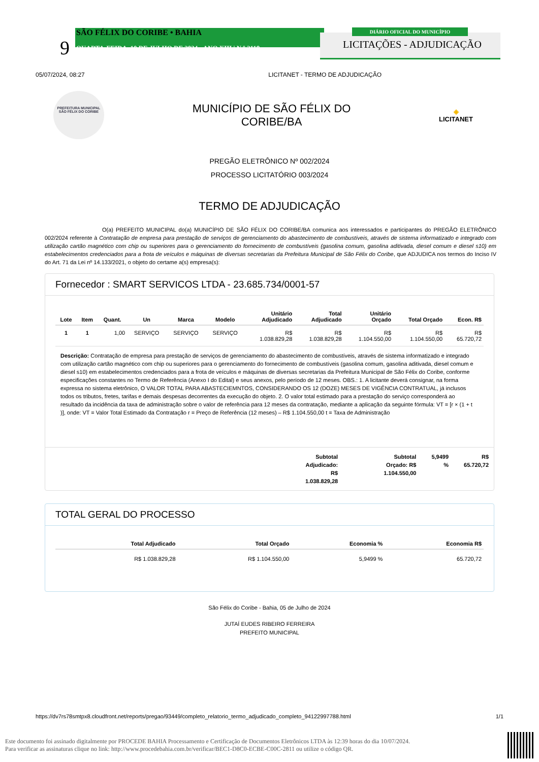SÃO FÉLIX DO CORIBE • BAHIA
9
QUARTA•FEIRA, 10 DE JULHO DE 2024 • ANO XIII | N º 2118
DIÁRIO OFICIAL DO MUNICÍPIO
LICITAÇÕES - ADJUDICAÇÃO
05/07/2024, 08:27 LICITANET - TERMO DE ADJUDICAÇÃO
PREFEITURA MUNICIPAL
SÃO FÉLIX DO CORIBE
MUNICÍPIO DE SÃO FÉLIX DO
CORIBE/BA
◈
LICITANET
PREGÃO ELETRÔNICO Nº 002/2024
PROCESSO LICITATÓRIO 003/2024
TERMO DE ADJUDICAÇÃO
O(a) PREFEITO MUNICIPAL do(a) MUNICÍPIO DE SÃO FÉLIX DO CORIBE/BA comunica aos interessados e participantes do PREGÃO ELETRÔNICO 002/2024 referente à Contratação de empresa para prestação de serviços de gerenciamento do abastecimento de combustíveis, através de sistema informatizado e integrado com utilização cartão magnético com chip ou superiores para o gerenciamento do fornecimento de combustíveis (gasolina comum, gasolina aditivada, diesel comum e diesel s10) em estabelecimentos credenciados para a frota de veículos e máquinas de diversas secretarias da Prefeitura Municipal de São Félix do Coribe, que ADJUDICA nos termos do Inciso IV do Art. 71 da Lei nº 14.133/2021, o objeto do certame a(s) empresa(s):
Fornecedor : SMART SERVICOS LTDA - 23.685.734/0001-57
| Lote | Item | Quant. | Un | Marca | Modelo | Unitário Adjudicado | Total Adjudicado | Unitário Orçado | Total Orçado | Econ. R$ |
| --- | --- | --- | --- | --- | --- | --- | --- | --- | --- | --- |
| 1 | 1 | 1,00 | SERVIÇO | SERVIÇO | SERVIÇO | R$ 1.038.829,28 | R$ 1.038.829,28 | R$ 1.104.550,00 | R$ 1.104.550,00 | R$ 65.720,72 |
Descrição: Contratação de empresa para prestação de serviços de gerenciamento do abastecimento de combustíveis, através de sistema informatizado e integrado com utilização cartão magnético com chip ou superiores para o gerenciamento do fornecimento de combustíveis (gasolina comum, gasolina aditivada, diesel comum e diesel s10) em estabelecimentos credenciados para a frota de veículos e máquinas de diversas secretarias da Prefeitura Municipal de São Félix do Coribe, conforme especificações constantes no Termo de Referência (Anexo I do Edital) e seus anexos, pelo período de 12 meses. OBS.: 1. A licitante deverá consignar, na forma expressa no sistema eletrônico, O VALOR TOTAL PARA ABASTECIEMNTOS, CONSIDERANDO OS 12 (DOZE) MESES DE VIGÊNCIA CONTRATUAL, já inclusos todos os tributos, fretes, tarifas e demais despesas decorrentes da execução do objeto. 2. O valor total estimado para a prestação do serviço corresponderá ao resultado da incidência da taxa de administração sobre o valor de referência para 12 meses da contratação, mediante a aplicação da seguinte fórmula: VT = [r × (1 + t )], onde: VT = Valor Total Estimado da Contratação r = Preço de Referência (12 meses) – R$ 1.104.550,00 t = Taxa de Administração
Subtotal
Adjudicado:
R$
1.038.829,28
Subtotal
Orçado: R$
1.104.550,00
5,9499
%
R$
65.720,72
TOTAL GERAL DO PROCESSO
| Total Adjudicado | Total Orçado | Economia % | Economia R$ |
| --- | --- | --- | --- |
| R$ 1.038.829,28 | R$ 1.104.550,00 | 5,9499 % | 65.720,72 |
São Félix do Coribe - Bahia, 05 de Julho de 2024
JUTAÍ EUDES RIBEIRO FERREIRA
PREFEITO MUNICIPAL
https://dv7rs78smtpx8.cloudfront.net/reports/pregao/93449/completo_relatorio_termo_adjudicado_completo_94122997788.html 1/1
Este documento foi assinado digitalmente por PROCEDE BAHIA Processamento e Certificação de Documentos Eletrônicos LTDA às 12:39 horas do dia 10/07/2024.
Para verificar as assinaturas clique no link: http://www.procedebahia.com.br/verificar/BEC1-D8C0-ECBE-C00C-2811 ou utilize o código QR.